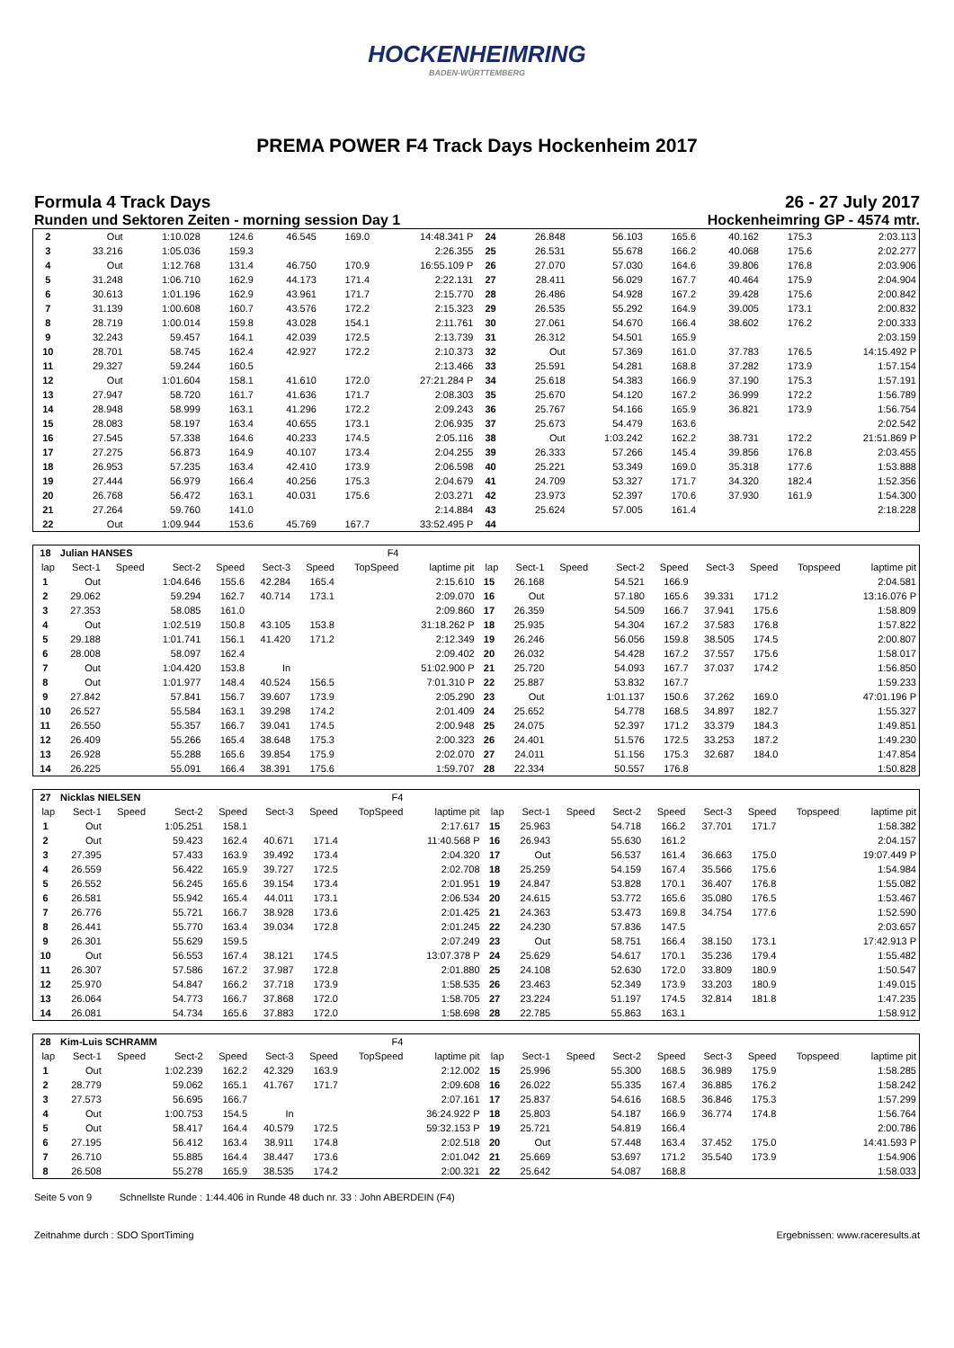HOCKENHEIMRING
BADEN-WÜRTTEMBERG
PREMA POWER F4 Track Days Hockenheim 2017
Formula 4 Track Days 26 - 27 July 2017
Runden und Sektoren Zeiten - morning session Day 1 Hockenheimring GP - 4574 mtr.
| 2 | Out | 1:10.028 | 124.6 | 46.545 | 169.0 | 14:48.341 P | 24 | 26.848 | 56.103 | 165.6 | 40.162 | 175.3 | 2:03.113 |
| 3 | 33.216 | 1:05.036 | 159.3 | | | 2:26.355 | 25 | 26.531 | 55.678 | 166.2 | 40.068 | 175.6 | 2:02.277 |
| 4 | Out | 1:12.768 | 131.4 | 46.750 | 170.9 | 16:55.109 P | 26 | 27.070 | 57.030 | 164.6 | 39.806 | 176.8 | 2:03.906 |
| 5 | 31.248 | 1:06.710 | 162.9 | 44.173 | 171.4 | 2:22.131 | 27 | 28.411 | 56.029 | 167.7 | 40.464 | 175.9 | 2:04.904 |
| 6 | 30.613 | 1:01.196 | 162.9 | 43.961 | 171.7 | 2:15.770 | 28 | 26.486 | 54.928 | 167.2 | 39.428 | 175.6 | 2:00.842 |
| 7 | 31.139 | 1:00.608 | 160.7 | 43.576 | 172.2 | 2:15.323 | 29 | 26.535 | 55.292 | 164.9 | 39.005 | 173.1 | 2:00.832 |
| 8 | 28.719 | 1:00.014 | 159.8 | 43.028 | 154.1 | 2:11.761 | 30 | 27.061 | 54.670 | 166.4 | 38.602 | 176.2 | 2:00.333 |
| 9 | 32.243 | 59.457 | 164.1 | 42.039 | 172.5 | 2:13.739 | 31 | 26.312 | 54.501 | 165.9 | | | 2:03.159 |
| 10 | 28.701 | 58.745 | 162.4 | 42.927 | 172.2 | 2:10.373 | 32 | Out | 57.369 | 161.0 | 37.783 | 176.5 | 14:15.492 P |
| 11 | 29.327 | 59.244 | 160.5 | | | 2:13.466 | 33 | 25.591 | 54.281 | 168.8 | 37.282 | 173.9 | 1:57.154 |
| 12 | Out | 1:01.604 | 158.1 | 41.610 | 172.0 | 27:21.284 P | 34 | 25.618 | 54.383 | 166.9 | 37.190 | 175.3 | 1:57.191 |
| 13 | 27.947 | 58.720 | 161.7 | 41.636 | 171.7 | 2:08.303 | 35 | 25.670 | 54.120 | 167.2 | 36.999 | 172.2 | 1:56.789 |
| 14 | 28.948 | 58.999 | 163.1 | 41.296 | 172.2 | 2:09.243 | 36 | 25.767 | 54.166 | 165.9 | 36.821 | 173.9 | 1:56.754 |
| 15 | 28.083 | 58.197 | 163.4 | 40.655 | 173.1 | 2:06.935 | 37 | 25.673 | 54.479 | 163.6 | | | 2:02.542 |
| 16 | 27.545 | 57.338 | 164.6 | 40.233 | 174.5 | 2:05.116 | 38 | Out | 1:03.242 | 162.2 | 38.731 | 172.2 | 21:51.869 P |
| 17 | 27.275 | 56.873 | 164.9 | 40.107 | 173.4 | 2:04.255 | 39 | 26.333 | 57.266 | 145.4 | 39.856 | 176.8 | 2:03.455 |
| 18 | 26.953 | 57.235 | 163.4 | 42.410 | 173.9 | 2:06.598 | 40 | 25.221 | 53.349 | 169.0 | 35.318 | 177.6 | 1:53.888 |
| 19 | 27.444 | 56.979 | 166.4 | 40.256 | 175.3 | 2:04.679 | 41 | 24.709 | 53.327 | 171.7 | 34.320 | 182.4 | 1:52.356 |
| 20 | 26.768 | 56.472 | 163.1 | 40.031 | 175.6 | 2:03.271 | 42 | 23.973 | 52.397 | 170.6 | 37.930 | 161.9 | 1:54.300 |
| 21 | 27.264 | 59.760 | 141.0 | | | 2:14.884 | 43 | 25.624 | 57.005 | 161.4 | | | 2:18.228 |
| 22 | Out | 1:09.944 | 153.6 | 45.769 | 167.7 | 33:52.495 P | 44 | | | | | | |
| 18 | Julian HANSES | | | | | | F4 | | | | | | | | | | |
| --- | --- | --- | --- | --- | --- | --- | --- | --- | --- | --- | --- | --- | --- | --- | --- | --- | --- |
| lap | Sect-1 | Speed | Sect-2 | Speed | Sect-3 | Speed | TopSpeed | laptime pit | lap | Sect-1 | Speed | Sect-2 | Speed | Sect-3 | Speed | Topspeed | laptime pit |
| 1 | Out | | 1:04.646 | 155.6 | 42.284 | 165.4 | | 2:15.610 | 15 | 26.168 | | 54.521 | 166.9 | | | | 2:04.581 |
| 2 | 29.062 | | 59.294 | 162.7 | 40.714 | 173.1 | | 2:09.070 | 16 | Out | | 57.180 | 165.6 | 39.331 | 171.2 | | 13:16.076 P |
| 3 | 27.353 | | 58.085 | 161.0 | | | | 2:09.860 | 17 | 26.359 | | 54.509 | 166.7 | 37.941 | 175.6 | | 1:58.809 |
| 4 | Out | | 1:02.519 | 150.8 | 43.105 | 153.8 | | 31:18.262 P | 18 | 25.935 | | 54.304 | 167.2 | 37.583 | 176.8 | | 1:57.822 |
| 5 | 29.188 | | 1:01.741 | 156.1 | 41.420 | 171.2 | | 2:12.349 | 19 | 26.246 | | 56.056 | 159.8 | 38.505 | 174.5 | | 2:00.807 |
| 6 | 28.008 | | 58.097 | 162.4 | | | | 2:09.402 | 20 | 26.032 | | 54.428 | 167.2 | 37.557 | 175.6 | | 1:58.017 |
| 7 | Out | | 1:04.420 | 153.8 | In | | | 51:02.900 P | 21 | 25.720 | | 54.093 | 167.7 | 37.037 | 174.2 | | 1:56.850 |
| 8 | Out | | 1:01.977 | 148.4 | 40.524 | 156.5 | | 7:01.310 P | 22 | 25.887 | | 53.832 | 167.7 | | | | 1:59.233 |
| 9 | 27.842 | | 57.841 | 156.7 | 39.607 | 173.9 | | 2:05.290 | 23 | Out | | 1:01.137 | 150.6 | 37.262 | 169.0 | | 47:01.196 P |
| 10 | 26.527 | | 55.584 | 163.1 | 39.298 | 174.2 | | 2:01.409 | 24 | 25.652 | | 54.778 | 168.5 | 34.897 | 182.7 | | 1:55.327 |
| 11 | 26.550 | | 55.357 | 166.7 | 39.041 | 174.5 | | 2:00.948 | 25 | 24.075 | | 52.397 | 171.2 | 33.379 | 184.3 | | 1:49.851 |
| 12 | 26.409 | | 55.266 | 165.4 | 38.648 | 175.3 | | 2:00.323 | 26 | 24.401 | | 51.576 | 172.5 | 33.253 | 187.2 | | 1:49.230 |
| 13 | 26.928 | | 55.288 | 165.6 | 39.854 | 175.9 | | 2:02.070 | 27 | 24.011 | | 51.156 | 175.3 | 32.687 | 184.0 | | 1:47.854 |
| 14 | 26.225 | | 55.091 | 166.4 | 38.391 | 175.6 | | 1:59.707 | 28 | 22.334 | | 50.557 | 176.8 | | | | 1:50.828 |
| 27 | Nicklas NIELSEN | | | | | | F4 | | | | | | | | | | |
| --- | --- | --- | --- | --- | --- | --- | --- | --- | --- | --- | --- | --- | --- | --- | --- | --- | --- |
| lap | Sect-1 | Speed | Sect-2 | Speed | Sect-3 | Speed | TopSpeed | laptime pit | lap | Sect-1 | Speed | Sect-2 | Speed | Sect-3 | Speed | Topspeed | laptime pit |
| 1 | Out | | 1:05.251 | 158.1 | | | | 2:17.617 | 15 | 25.963 | | 54.718 | 166.2 | 37.701 | 171.7 | | 1:58.382 |
| 2 | Out | | 59.423 | 162.4 | 40.671 | 171.4 | | 11:40.568 P | 16 | 26.943 | | 55.630 | 161.2 | | | | 2:04.157 |
| 3 | 27.395 | | 57.433 | 163.9 | 39.492 | 173.4 | | 2:04.320 | 17 | Out | | 56.537 | 161.4 | 36.663 | 175.0 | | 19:07.449 P |
| 4 | 26.559 | | 56.422 | 165.9 | 39.727 | 172.5 | | 2:02.708 | 18 | 25.259 | | 54.159 | 167.4 | 35.566 | 175.6 | | 1:54.984 |
| 5 | 26.552 | | 56.245 | 165.6 | 39.154 | 173.4 | | 2:01.951 | 19 | 24.847 | | 53.828 | 170.1 | 36.407 | 176.8 | | 1:55.082 |
| 6 | 26.581 | | 55.942 | 165.4 | 44.011 | 173.1 | | 2:06.534 | 20 | 24.615 | | 53.772 | 165.6 | 35.080 | 176.5 | | 1:53.467 |
| 7 | 26.776 | | 55.721 | 166.7 | 38.928 | 173.6 | | 2:01.425 | 21 | 24.363 | | 53.473 | 169.8 | 34.754 | 177.6 | | 1:52.590 |
| 8 | 26.441 | | 55.770 | 163.4 | 39.034 | 172.8 | | 2:01.245 | 22 | 24.230 | | 57.836 | 147.5 | | | | 2:03.657 |
| 9 | 26.301 | | 55.629 | 159.5 | | | | 2:07.249 | 23 | Out | | 58.751 | 166.4 | 38.150 | 173.1 | | 17:42.913 P |
| 10 | Out | | 56.553 | 167.4 | 38.121 | 174.5 | | 13:07.378 P | 24 | 25.629 | | 54.617 | 170.1 | 35.236 | 179.4 | | 1:55.482 |
| 11 | 26.307 | | 57.586 | 167.2 | 37.987 | 172.8 | | 2:01.880 | 25 | 24.108 | | 52.630 | 172.0 | 33.809 | 180.9 | | 1:50.547 |
| 12 | 25.970 | | 54.847 | 166.2 | 37.718 | 173.9 | | 1:58.535 | 26 | 23.463 | | 52.349 | 173.9 | 33.203 | 180.9 | | 1:49.015 |
| 13 | 26.064 | | 54.773 | 166.7 | 37.868 | 172.0 | | 1:58.705 | 27 | 23.224 | | 51.197 | 174.5 | 32.814 | 181.8 | | 1:47.235 |
| 14 | 26.081 | | 54.734 | 165.6 | 37.883 | 172.0 | | 1:58.698 | 28 | 22.785 | | 55.863 | 163.1 | | | | 1:58.912 |
| 28 | Kim-Luis SCHRAMM | | | | | | F4 | | | | | | | | | | |
| --- | --- | --- | --- | --- | --- | --- | --- | --- | --- | --- | --- | --- | --- | --- | --- | --- | --- |
| lap | Sect-1 | Speed | Sect-2 | Speed | Sect-3 | Speed | TopSpeed | laptime pit | lap | Sect-1 | Speed | Sect-2 | Speed | Sect-3 | Speed | Topspeed | laptime pit |
| 1 | Out | | 1:02.239 | 162.2 | 42.329 | 163.9 | | 2:12.002 | 15 | 25.996 | | 55.300 | 168.5 | 36.989 | 175.9 | | 1:58.285 |
| 2 | 28.779 | | 59.062 | 165.1 | 41.767 | 171.7 | | 2:09.608 | 16 | 26.022 | | 55.335 | 167.4 | 36.885 | 176.2 | | 1:58.242 |
| 3 | 27.573 | | 56.695 | 166.7 | | | | 2:07.161 | 17 | 25.837 | | 54.616 | 168.5 | 36.846 | 175.3 | | 1:57.299 |
| 4 | Out | | 1:00.753 | 154.5 | In | | | 36:24.922 P | 18 | 25.803 | | 54.187 | 166.9 | 36.774 | 174.8 | | 1:56.764 |
| 5 | Out | | 58.417 | 164.4 | 40.579 | 172.5 | | 59:32.153 P | 19 | 25.721 | | 54.819 | 166.4 | | | | 2:00.786 |
| 6 | 27.195 | | 56.412 | 163.4 | 38.911 | 174.8 | | 2:02.518 | 20 | Out | | 57.448 | 163.4 | 37.452 | 175.0 | | 14:41.593 P |
| 7 | 26.710 | | 55.885 | 164.4 | 38.447 | 173.6 | | 2:01.042 | 21 | 25.669 | | 53.697 | 171.2 | 35.540 | 173.9 | | 1:54.906 |
| 8 | 26.508 | | 55.278 | 165.9 | 38.535 | 174.2 | | 2:00.321 | 22 | 25.642 | | 54.087 | 168.8 | | | | 1:58.033 |
Seite 5 von 9 Schnellste Runde : 1:44.406 in Runde 48 duch nr. 33 : John ABERDEIN (F4)
Zeitnahme durch : SDO SportTiming Ergebnissen: www.raceresults.at